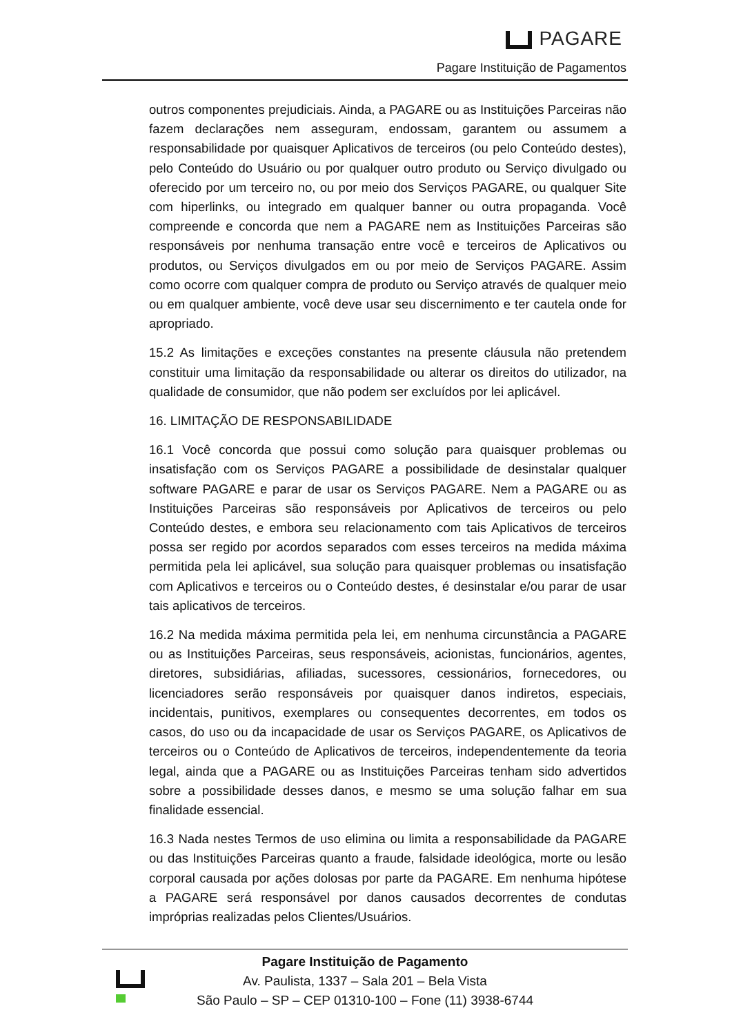PAGARE
Pagare Instituição de Pagamentos
outros componentes prejudiciais. Ainda, a PAGARE ou as Instituições Parceiras não fazem declarações nem asseguram, endossam, garantem ou assumem a responsabilidade por quaisquer Aplicativos de terceiros (ou pelo Conteúdo destes), pelo Conteúdo do Usuário ou por qualquer outro produto ou Serviço divulgado ou oferecido por um terceiro no, ou por meio dos Serviços PAGARE, ou qualquer Site com hiperlinks, ou integrado em qualquer banner ou outra propaganda. Você compreende e concorda que nem a PAGARE nem as Instituições Parceiras são responsáveis por nenhuma transação entre você e terceiros de Aplicativos ou produtos, ou Serviços divulgados em ou por meio de Serviços PAGARE. Assim como ocorre com qualquer compra de produto ou Serviço através de qualquer meio ou em qualquer ambiente, você deve usar seu discernimento e ter cautela onde for apropriado.
15.2 As limitações e exceções constantes na presente cláusula não pretendem constituir uma limitação da responsabilidade ou alterar os direitos do utilizador, na qualidade de consumidor, que não podem ser excluídos por lei aplicável.
16. LIMITAÇÃO DE RESPONSABILIDADE
16.1 Você concorda que possui como solução para quaisquer problemas ou insatisfação com os Serviços PAGARE a possibilidade de desinstalar qualquer software PAGARE e parar de usar os Serviços PAGARE. Nem a PAGARE ou as Instituições Parceiras são responsáveis por Aplicativos de terceiros ou pelo Conteúdo destes, e embora seu relacionamento com tais Aplicativos de terceiros possa ser regido por acordos separados com esses terceiros na medida máxima permitida pela lei aplicável, sua solução para quaisquer problemas ou insatisfação com Aplicativos e terceiros ou o Conteúdo destes, é desinstalar e/ou parar de usar tais aplicativos de terceiros.
16.2 Na medida máxima permitida pela lei, em nenhuma circunstância a PAGARE ou as Instituições Parceiras, seus responsáveis, acionistas, funcionários, agentes, diretores, subsidiárias, afiliadas, sucessores, cessionários, fornecedores, ou licenciadores serão responsáveis por quaisquer danos indiretos, especiais, incidentais, punitivos, exemplares ou consequentes decorrentes, em todos os casos, do uso ou da incapacidade de usar os Serviços PAGARE, os Aplicativos de terceiros ou o Conteúdo de Aplicativos de terceiros, independentemente da teoria legal, ainda que a PAGARE ou as Instituições Parceiras tenham sido advertidos sobre a possibilidade desses danos, e mesmo se uma solução falhar em sua finalidade essencial.
16.3 Nada nestes Termos de uso elimina ou limita a responsabilidade da PAGARE ou das Instituições Parceiras quanto a fraude, falsidade ideológica, morte ou lesão corporal causada por ações dolosas por parte da PAGARE. Em nenhuma hipótese a PAGARE será responsável por danos causados decorrentes de condutas impróprias realizadas pelos Clientes/Usuários.
Pagare Instituição de Pagamento
Av. Paulista, 1337 – Sala 201 – Bela Vista
São Paulo – SP – CEP 01310-100 – Fone (11) 3938-6744